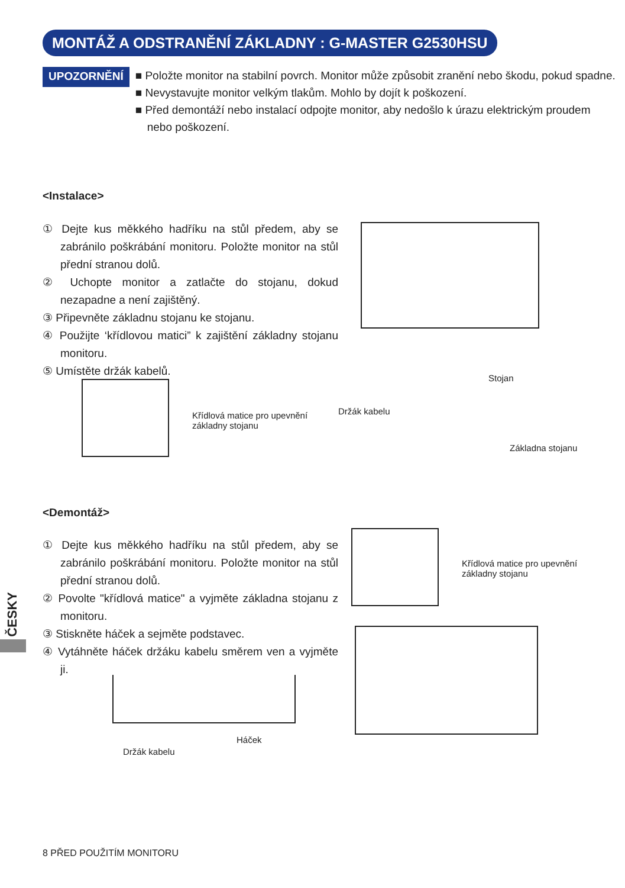MONTÁŽ A ODSTRANĚNÍ ZÁKLADNY : G-MASTER G2530HSU
UPOZORNĚNÍ
■ Položte monitor na stabilní povrch. Monitor může způsobit zranění nebo škodu, pokud spadne.
■ Nevystavujte monitor velkým tlakům. Mohlo by dojít k poškození.
■ Před demontáží nebo instalací odpojte monitor, aby nedošlo k úrazu elektrickým proudem nebo poškození.
<Instalace>
① Dejte kus měkkého hadříku na stůl předem, aby se zabránilo poškrábání monitoru. Položte monitor na stůl přední stranou dolů.
② Uchopte monitor a zatlačte do stojanu, dokud nezapadne a není zajištěný.
③ Připevněte základnu stojanu ke stojanu.
④ Použijte ‘křídlovou matici” k zajištění základny stojanu monitoru.
⑤ Umístěte držák kabelů.
Křídlová matice pro upevnění
základny stojanu
Stojan
Držák kabelu
Základna stojanu
<Demontáž>
① Dejte kus měkkého hadříku na stůl předem, aby se zabránilo poškrábání monitoru. Položte monitor na stůl přední stranou dolů.
② Povolte "křídlová matice" a vyjměte základna stojanu z monitoru.
③ Stiskněte háček a sejměte podstavec.
④ Vytáhněte háček držáku kabelu směrem ven a vyjměte ji.
Křídlová matice pro upevnění
základny stojanu
Háček
Držák kabelu
ČESKY
8 PŘED POUŽITÍM MONITORU